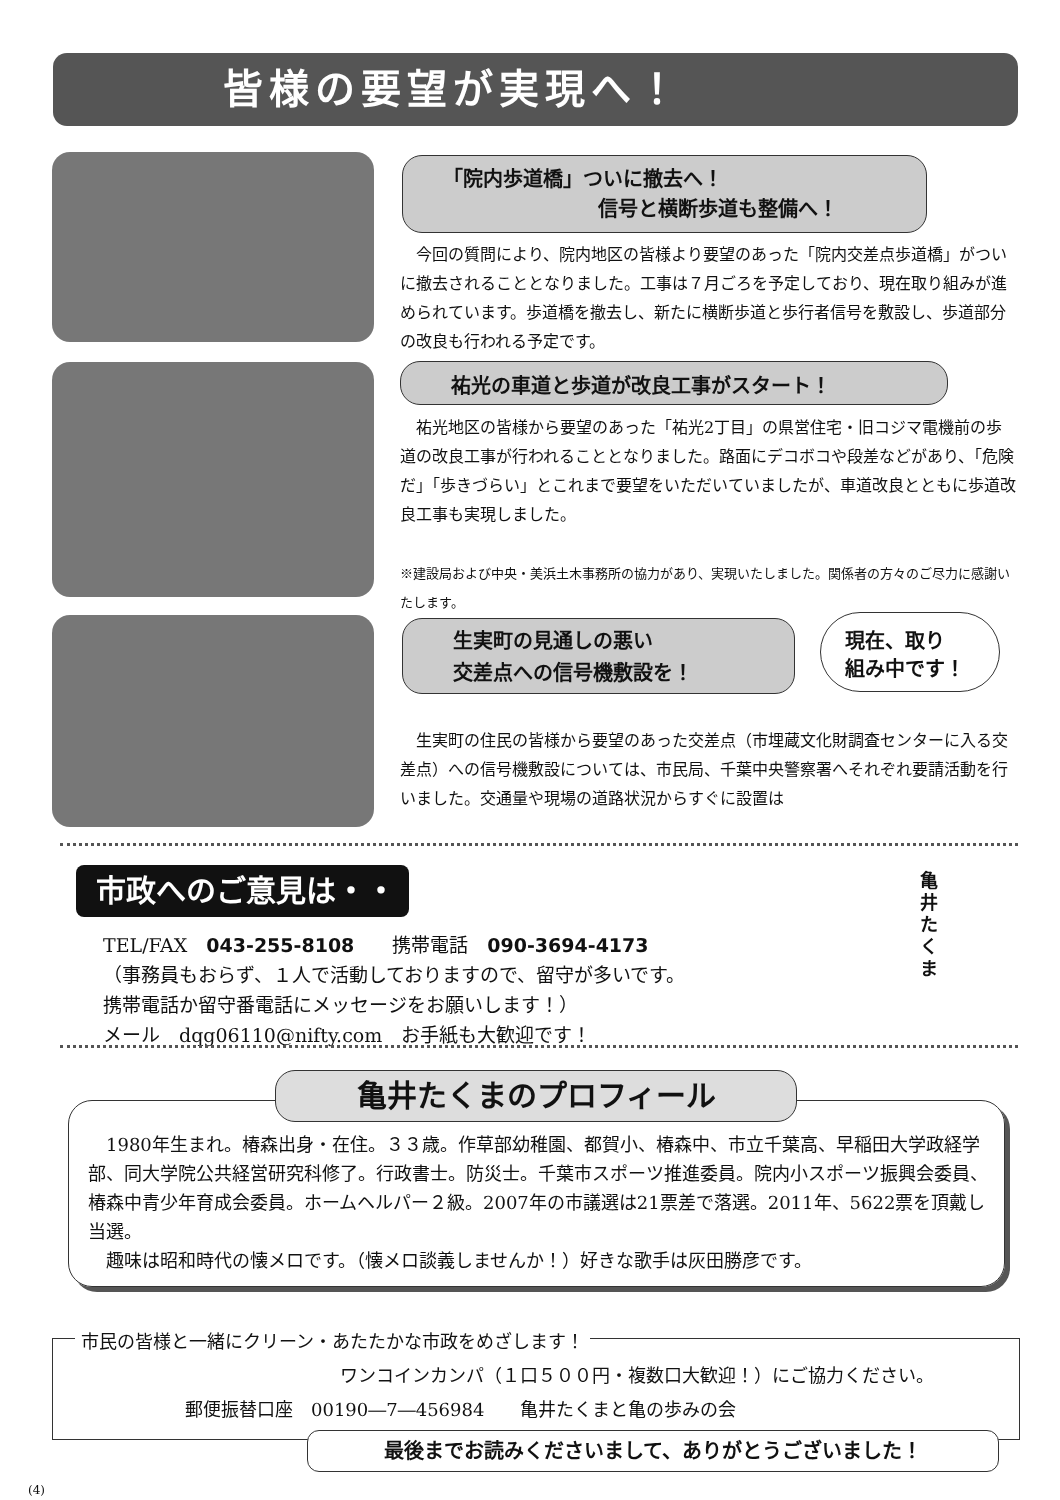皆様の要望が実現へ！
「院内歩道橋」ついに撤去へ！
信号と横断歩道も整備へ！
　今回の質問により、院内地区の皆様より要望のあった「院内交差点歩道橋」がついに撤去されることとなりました。工事は７月ごろを予定しており、現在取り組みが進められています。歩道橋を撤去し、新たに横断歩道と歩行者信号を敷設し、歩道部分の改良も行われる予定です。
祐光の車道と歩道が改良工事がスタート！
　祐光地区の皆様から要望のあった「祐光2丁目」の県営住宅・旧コジマ電機前の歩道の改良工事が行われることとなりました。路面にデコボコや段差などがあり、「危険だ」「歩きづらい」とこれまで要望をいただいていましたが、車道改良とともに歩道改良工事も実現しました。
※建設局および中央・美浜土木事務所の協力があり、実現いたしました。関係者の方々のご尽力に感謝いたします。
生実町の見通しの悪い
交差点への信号機敷設を！
現在、取り
組み中です！
　生実町の住民の皆様から要望のあった交差点（市埋蔵文化財調査センターに入る交差点）への信号機敷設については、市民局、千葉中央警察署へそれぞれ要請活動を行いました。交通量や現場の道路状況からすぐに設置は
市政へのご意見は・・
TEL/FAX　043-255-8108　　携帯電話　090-3694-4173
（事務員もおらず、１人で活動しておりますので、留守が多いです。
携帯電話か留守番電話にメッセージをお願いします！）
メール　dqg06110@nifty.com　お手紙も大歓迎です！
亀井 たくま
亀井たくまのプロフィール
　1980年生まれ。椿森出身・在住。３３歳。作草部幼稚園、都賀小、椿森中、市立千葉高、早稲田大学政経学部、同大学院公共経営研究科修了。行政書士。防災士。千葉市スポーツ推進委員。院内小スポーツ振興会委員、椿森中青少年育成会委員。ホームヘルパー２級。2007年の市議選は21票差で落選。2011年、5622票を頂戴し当選。
　趣味は昭和時代の懐メロです。（懐メロ談義しませんか！）好きな歌手は灰田勝彦です。
市民の皆様と一緒にクリーン・あたたかな市政をめざします！
ワンコインカンパ（１口５００円・複数口大歓迎！）にご協力ください。
郵便振替口座　00190―7―456984　　亀井たくまと亀の歩みの会
最後までお読みくださいまして、ありがとうございました！
(4)